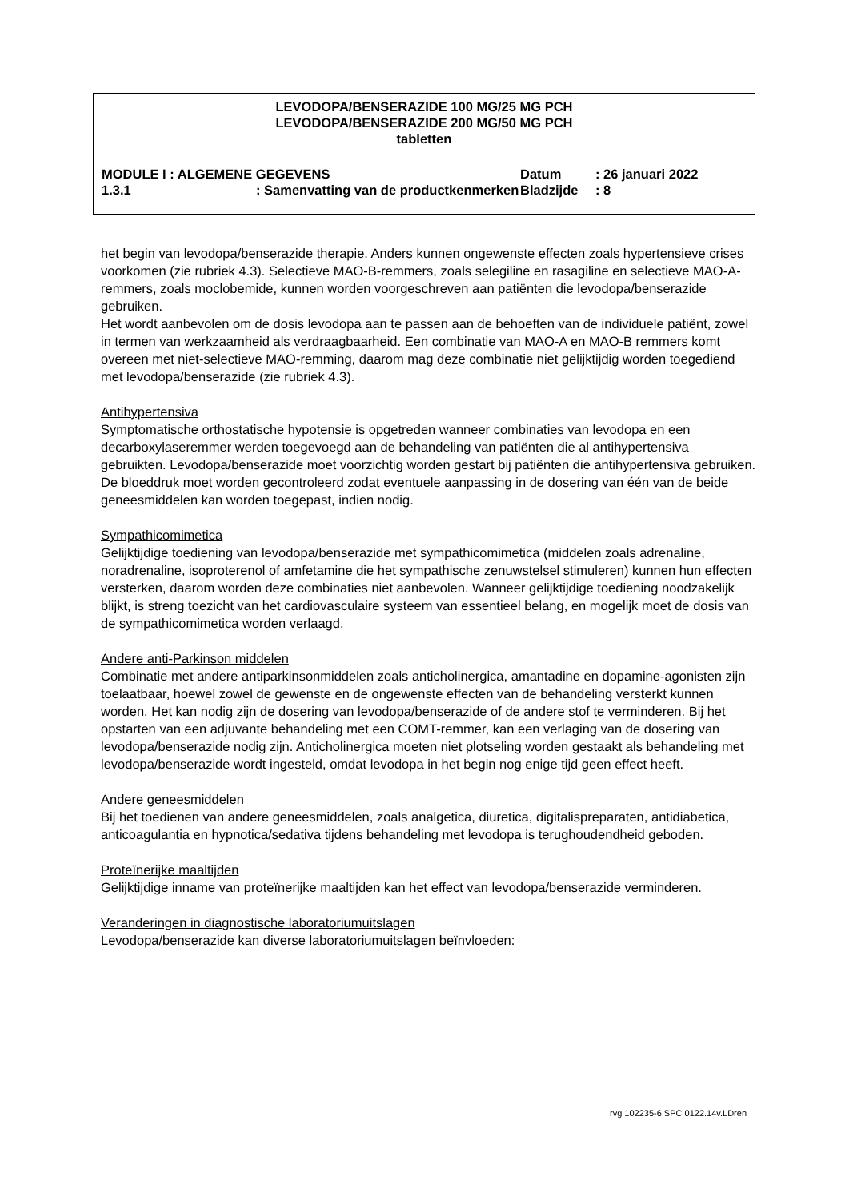LEVODOPA/BENSERAZIDE 100 MG/25 MG PCH
LEVODOPA/BENSERAZIDE 200 MG/50 MG PCH
tabletten
MODULE I : ALGEMENE GEGEVENS Datum: 26 januari 2022
1.3.1: Samenvatting van de productkenmerken Bladzijde: 8
het begin van levodopa/benserazide therapie. Anders kunnen ongewenste effecten zoals hypertensieve crises voorkomen (zie rubriek 4.3). Selectieve MAO-B-remmers, zoals selegiline en rasagiline en selectieve MAO-A-remmers, zoals moclobemide, kunnen worden voorgeschreven aan patiënten die levodopa/benserazide gebruiken.
Het wordt aanbevolen om de dosis levodopa aan te passen aan de behoeften van de individuele patiënt, zowel in termen van werkzaamheid als verdraagbaarheid. Een combinatie van MAO-A en MAO-B remmers komt overeen met niet-selectieve MAO-remming, daarom mag deze combinatie niet gelijktijdig worden toegediend met levodopa/benserazide (zie rubriek 4.3).
Antihypertensiva
Symptomatische orthostatische hypotensie is opgetreden wanneer combinaties van levodopa en een decarboxylaseremmer werden toegevoegd aan de behandeling van patiënten die al antihypertensiva gebruikten. Levodopa/benserazide moet voorzichtig worden gestart bij patiënten die antihypertensiva gebruiken. De bloeddruk moet worden gecontroleerd zodat eventuele aanpassing in de dosering van één van de beide geneesmiddelen kan worden toegepast, indien nodig.
Sympathicomimetica
Gelijktijdige toediening van levodopa/benserazide met sympathicomimetica (middelen zoals adrenaline, noradrenaline, isoproterenol of amfetamine die het sympathische zenuwstelsel stimuleren) kunnen hun effecten versterken, daarom worden deze combinaties niet aanbevolen. Wanneer gelijktijdige toediening noodzakelijk blijkt, is streng toezicht van het cardiovasculaire systeem van essentieel belang, en mogelijk moet de dosis van de sympathicomimetica worden verlaagd.
Andere anti-Parkinson middelen
Combinatie met andere antiparkinsonmiddelen zoals anticholinergica, amantadine en dopamine-agonisten zijn toelaatbaar, hoewel zowel de gewenste en de ongewenste effecten van de behandeling versterkt kunnen worden. Het kan nodig zijn de dosering van levodopa/benserazide of de andere stof te verminderen. Bij het opstarten van een adjuvante behandeling met een COMT-remmer, kan een verlaging van de dosering van levodopa/benserazide nodig zijn. Anticholinergica moeten niet plotseling worden gestaakt als behandeling met levodopa/benserazide wordt ingesteld, omdat levodopa in het begin nog enige tijd geen effect heeft.
Andere geneesmiddelen
Bij het toedienen van andere geneesmiddelen, zoals analgetica, diuretica, digitalispreparaten, antidiabetica, anticoagulantia en hypnotica/sedativa tijdens behandeling met levodopa is terughoudendheid geboden.
Proteïnerijke maaltijden
Gelijktijdige inname van proteïnerijke maaltijden kan het effect van levodopa/benserazide verminderen.
Veranderingen in diagnostische laboratoriumuitslagen
Levodopa/benserazide kan diverse laboratoriumuitslagen beïnvloeden:
rvg 102235-6 SPC 0122.14v.LDren